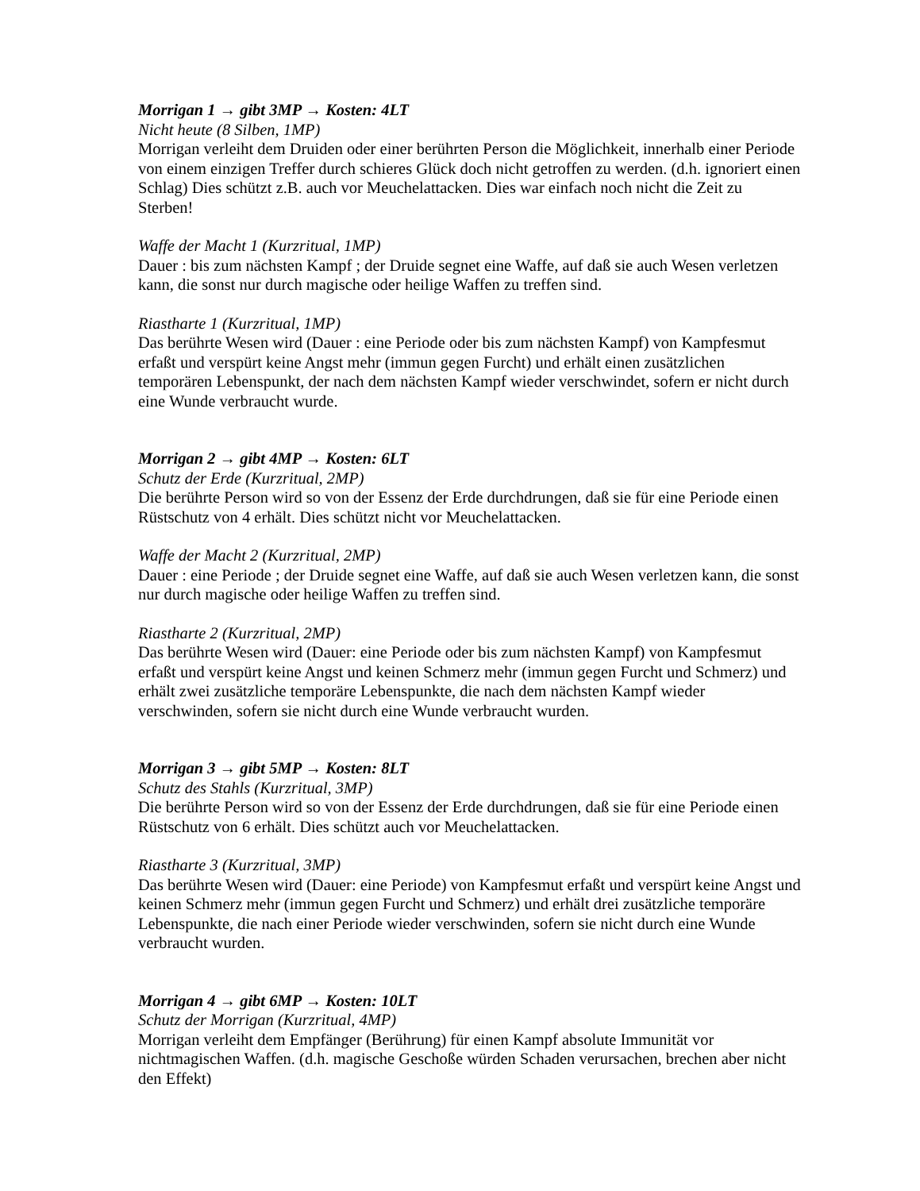Morrigan 1 → gibt 3MP → Kosten: 4LT
Nicht heute (8 Silben, 1MP)
Morrigan verleiht dem Druiden oder einer berührten Person die Möglichkeit, innerhalb einer Periode von einem einzigen Treffer durch schieres Glück doch nicht getroffen zu werden. (d.h. ignoriert einen Schlag) Dies schützt z.B. auch vor Meuchelattacken. Dies war einfach noch nicht die Zeit zu Sterben!
Waffe der Macht 1 (Kurzritual, 1MP)
Dauer : bis zum nächsten Kampf ; der Druide segnet eine Waffe, auf daß sie auch Wesen verletzen kann, die sonst nur durch magische oder heilige Waffen zu treffen sind.
Riastharte 1 (Kurzritual, 1MP)
Das berührte Wesen wird (Dauer : eine Periode oder bis zum nächsten Kampf) von Kampfesmut erfaßt und verspürt keine Angst mehr (immun gegen Furcht) und erhält einen zusätzlichen temporären Lebenspunkt, der nach dem nächsten Kampf wieder verschwindet, sofern er nicht durch eine Wunde verbraucht wurde.
Morrigan 2 → gibt 4MP → Kosten: 6LT
Schutz der Erde (Kurzritual, 2MP)
Die berührte Person wird so von der Essenz der Erde durchdrungen, daß sie für eine Periode einen Rüstschutz von 4 erhält. Dies schützt nicht vor Meuchelattacken.
Waffe der Macht 2 (Kurzritual, 2MP)
Dauer : eine Periode ; der Druide segnet eine Waffe, auf daß sie auch Wesen verletzen kann, die sonst nur durch magische oder heilige Waffen zu treffen sind.
Riastharte 2 (Kurzritual, 2MP)
Das berührte Wesen wird (Dauer: eine Periode oder bis zum nächsten Kampf) von Kampfesmut erfaßt und verspürt keine Angst und keinen Schmerz mehr (immun gegen Furcht und Schmerz) und erhält zwei zusätzliche temporäre Lebenspunkte, die nach dem nächsten Kampf wieder verschwinden, sofern sie nicht durch eine Wunde verbraucht wurden.
Morrigan 3 → gibt 5MP → Kosten: 8LT
Schutz des Stahls (Kurzritual, 3MP)
Die berührte Person wird so von der Essenz der Erde durchdrungen, daß sie für eine Periode einen Rüstschutz von 6 erhält. Dies schützt auch vor Meuchelattacken.
Riastharte 3 (Kurzritual, 3MP)
Das berührte Wesen wird (Dauer: eine Periode) von Kampfesmut erfaßt und verspürt keine Angst und keinen Schmerz mehr (immun gegen Furcht und Schmerz) und erhält drei zusätzliche temporäre Lebenspunkte, die nach einer Periode wieder verschwinden, sofern sie nicht durch eine Wunde verbraucht wurden.
Morrigan 4 → gibt 6MP → Kosten: 10LT
Schutz der Morrigan (Kurzritual, 4MP)
Morrigan verleiht dem Empfänger (Berührung) für einen Kampf absolute Immunität vor nichtmagischen Waffen. (d.h. magische Geschoße würden Schaden verursachen, brechen aber nicht den Effekt)